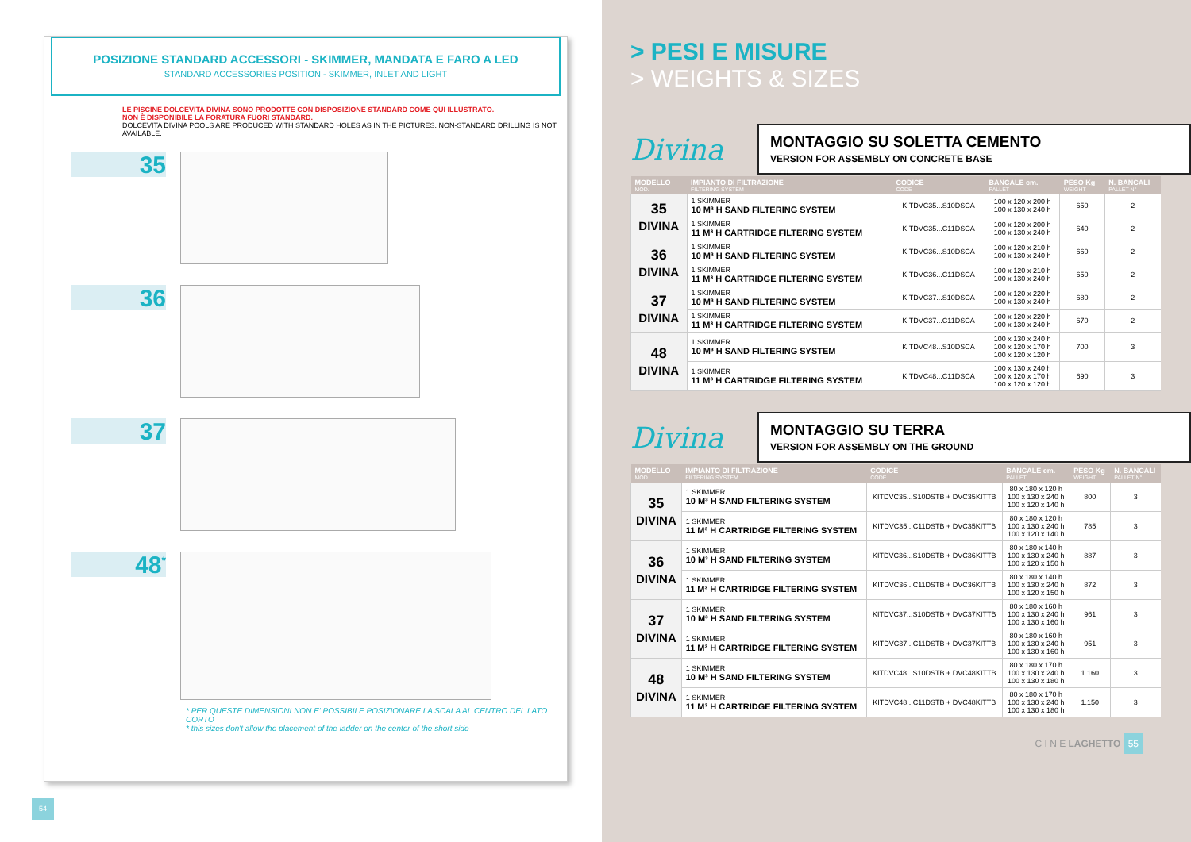POSIZIONE STANDARD ACCESSORI - SKIMMER, MANDATA E FARO A LED
STANDARD ACCESSORIES POSITION - SKIMMER, INLET AND LIGHT
LE PISCINE DOLCEVITA DIVINA SONO PRODOTTE CON DISPOSIZIONE STANDARD COME QUI ILLUSTRATO.
NON È DISPONIBILE LA FORATURA FUORI STANDARD.
DOLCEVITA DIVINA POOLS ARE PRODUCED WITH STANDARD HOLES AS IN THE PICTURES. NON-STANDARD DRILLING IS NOT AVAILABLE.
35
36
37
48<sup>*</sup>
* PER QUESTE DIMENSIONI NON E' POSSIBILE POSIZIONARE LA SCALA AL CENTRO DEL LATO CORTO
* this sizes don't allow the placement of the ladder on the center of the short side
54
> PESI E MISURE
> WEIGHTS & SIZES
Divina
MONTAGGIO SU SOLETTA CEMENTO
VERSION FOR ASSEMBLY ON CONCRETE BASE
| MODELLO MOD. | IMPIANTO DI FILTRAZIONE FILTERING SYSTEM | CODICE CODE | BANCALE cm. PALLET | PESO Kg WEIGHT | N. BANCALI PALLET N° |
| --- | --- | --- | --- | --- | --- |
| 35 DIVINA | 1 SKIMMER 10 M³ H SAND FILTERING SYSTEM | KITDVC35...S10DSCA | 100 x 120 x 200 h 100 x 130 x 240 h | 650 | 2 |
| | 1 SKIMMER 11 M³ H CARTRIDGE FILTERING SYSTEM | KITDVC35...C11DSCA | 100 x 120 x 200 h 100 x 130 x 240 h | 640 | 2 |
| 36 DIVINA | 1 SKIMMER 10 M³ H SAND FILTERING SYSTEM | KITDVC36...S10DSCA | 100 x 120 x 210 h 100 x 130 x 240 h | 660 | 2 |
| | 1 SKIMMER 11 M³ H CARTRIDGE FILTERING SYSTEM | KITDVC36...C11DSCA | 100 x 120 x 210 h 100 x 130 x 240 h | 650 | 2 |
| 37 DIVINA | 1 SKIMMER 10 M³ H SAND FILTERING SYSTEM | KITDVC37...S10DSCA | 100 x 120 x 220 h 100 x 130 x 240 h | 680 | 2 |
| | 1 SKIMMER 11 M³ H CARTRIDGE FILTERING SYSTEM | KITDVC37...C11DSCA | 100 x 120 x 220 h 100 x 130 x 240 h | 670 | 2 |
| 48 DIVINA | 1 SKIMMER 10 M³ H SAND FILTERING SYSTEM | KITDVC48...S10DSCA | 100 x 130 x 240 h 100 x 120 x 170 h 100 x 120 x 120 h | 700 | 3 |
| | 1 SKIMMER 11 M³ H CARTRIDGE FILTERING SYSTEM | KITDVC48...C11DSCA | 100 x 130 x 240 h 100 x 120 x 170 h 100 x 120 x 120 h | 690 | 3 |
Divina
MONTAGGIO SU TERRA
VERSION FOR ASSEMBLY ON THE GROUND
| MODELLO MOD. | IMPIANTO DI FILTRAZIONE FILTERING SYSTEM | CODICE CODE | BANCALE cm. PALLET | PESO Kg WEIGHT | N. BANCALI PALLET N° |
| --- | --- | --- | --- | --- | --- |
| 35 DIVINA | 1 SKIMMER 10 M³ H SAND FILTERING SYSTEM | KITDVC35...S10DSTB + DVC35KITTB | 80 x 180 x 120 h 100 x 130 x 240 h 100 x 120 x 140 h | 800 | 3 |
| | 1 SKIMMER 11 M³ H CARTRIDGE FILTERING SYSTEM | KITDVC35...C11DSTB + DVC35KITTB | 80 x 180 x 120 h 100 x 130 x 240 h 100 x 120 x 140 h | 785 | 3 |
| 36 DIVINA | 1 SKIMMER 10 M³ H SAND FILTERING SYSTEM | KITDVC36...S10DSTB + DVC36KITTB | 80 x 180 x 140 h 100 x 130 x 240 h 100 x 120 x 150 h | 887 | 3 |
| | 1 SKIMMER 11 M³ H CARTRIDGE FILTERING SYSTEM | KITDVC36...C11DSTB + DVC36KITTB | 80 x 180 x 140 h 100 x 130 x 240 h 100 x 120 x 150 h | 872 | 3 |
| 37 DIVINA | 1 SKIMMER 10 M³ H SAND FILTERING SYSTEM | KITDVC37...S10DSTB + DVC37KITTB | 80 x 180 x 160 h 100 x 130 x 240 h 100 x 130 x 160 h | 961 | 3 |
| | 1 SKIMMER 11 M³ H CARTRIDGE FILTERING SYSTEM | KITDVC37...C11DSTB + DVC37KITTB | 80 x 180 x 160 h 100 x 130 x 240 h 100 x 130 x 160 h | 951 | 3 |
| 48 DIVINA | 1 SKIMMER 10 M³ H SAND FILTERING SYSTEM | KITDVC48...S10DSTB + DVC48KITTB | 80 x 180 x 170 h 100 x 130 x 240 h 100 x 130 x 180 h | 1.160 | 3 |
| | 1 SKIMMER 11 M³ H CARTRIDGE FILTERING SYSTEM | KITDVC48...C11DSTB + DVC48KITTB | 80 x 180 x 170 h 100 x 130 x 240 h 100 x 130 x 180 h | 1.150 | 3 |
C I N E LAGHETTO 55